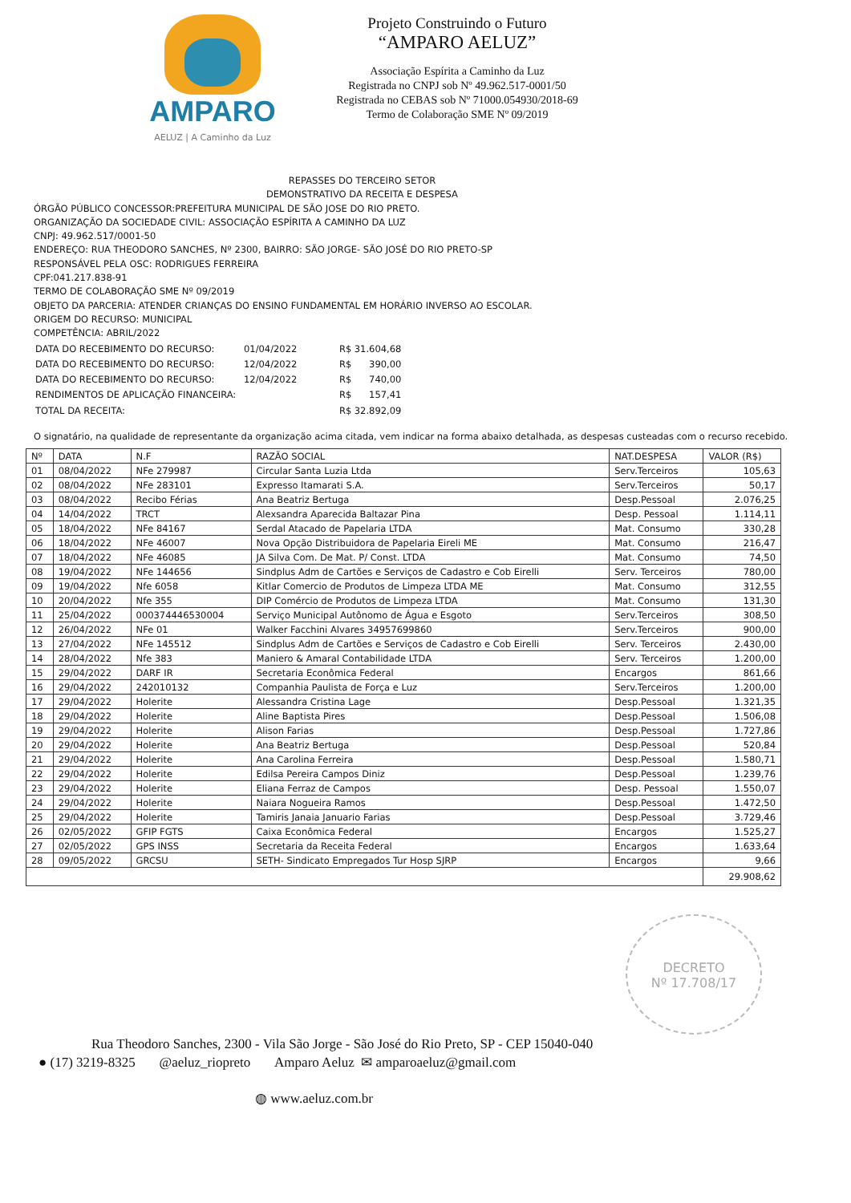AMPARO
AELUZ | A Caminho da Luz
Projeto Construindo o Futuro
“AMPARO AELUZ”
Associação Espírita a Caminho da Luz
Registrada no CNPJ sob Nº 49.962.517-0001/50
Registrada no CEBAS sob Nº 71000.054930/2018-69
Termo de Colaboração SME Nº 09/2019
REPASSES DO TERCEIRO SETOR
DEMONSTRATIVO DA RECEITA E DESPESA
ÓRGÃO PÚBLICO CONCESSOR:PREFEITURA MUNICIPAL DE SÃO JOSE DO RIO PRETO.
ORGANIZAÇÃO DA SOCIEDADE CIVIL: ASSOCIAÇÃO ESPÍRITA A CAMINHO DA LUZ
CNPJ: 49.962.517/0001-50
ENDEREÇO: RUA THEODORO SANCHES, Nº 2300, BAIRRO: SÃO JORGE- SÃO JOSÉ DO RIO PRETO-SP
RESPONSÁVEL PELA OSC: RODRIGUES FERREIRA
CPF:041.217.838-91
TERMO DE COLABORAÇÃO SME Nº 09/2019
OBJETO DA PARCERIA: ATENDER CRIANÇAS DO ENSINO FUNDAMENTAL EM HORÁRIO INVERSO AO ESCOLAR.
ORIGEM DO RECURSO: MUNICIPAL
COMPETÊNCIA: ABRIL/2022
| DATA DO RECEBIMENTO DO RECURSO: | 01/04/2022 | R$ | 31.604,68 |
| DATA DO RECEBIMENTO DO RECURSO: | 12/04/2022 | R$ | 390,00 |
| DATA DO RECEBIMENTO DO RECURSO: | 12/04/2022 | R$ | 740,00 |
| RENDIMENTOS DE APLICAÇÃO FINANCEIRA: | | R$ | 157,41 |
| TOTAL DA RECEITA: | | R$ | 32.892,09 |
O signatário, na qualidade de representante da organização acima citada, vem indicar na forma abaixo detalhada, as despesas custeadas com o recurso recebido.
| Nº | DATA | N.F | RAZÃO SOCIAL | NAT.DESPESA | VALOR (R$) |
| --- | --- | --- | --- | --- | --- |
| 01 | 08/04/2022 | NFe 279987 | Circular Santa Luzia Ltda | Serv.Terceiros | 105,63 |
| 02 | 08/04/2022 | NFe 283101 | Expresso Itamarati S.A. | Serv.Terceiros | 50,17 |
| 03 | 08/04/2022 | Recibo Férias | Ana Beatriz Bertuga | Desp.Pessoal | 2.076,25 |
| 04 | 14/04/2022 | TRCT | Alexsandra Aparecida Baltazar Pina | Desp. Pessoal | 1.114,11 |
| 05 | 18/04/2022 | NFe 84167 | Serdal Atacado de Papelaria LTDA | Mat. Consumo | 330,28 |
| 06 | 18/04/2022 | NFe 46007 | Nova Opção Distribuidora de Papelaria Eireli ME | Mat. Consumo | 216,47 |
| 07 | 18/04/2022 | NFe 46085 | JA Silva Com. De Mat. P/ Const. LTDA | Mat. Consumo | 74,50 |
| 08 | 19/04/2022 | NFe 144656 | Sindplus Adm de Cartões e Serviços de Cadastro e Cob Eirelli | Serv. Terceiros | 780,00 |
| 09 | 19/04/2022 | Nfe 6058 | Kitlar Comercio de Produtos de Limpeza LTDA ME | Mat. Consumo | 312,55 |
| 10 | 20/04/2022 | Nfe 355 | DIP Comércio de Produtos de Limpeza LTDA | Mat. Consumo | 131,30 |
| 11 | 25/04/2022 | 000374446530004 | Serviço Municipal Autônomo de Água e Esgoto | Serv.Terceiros | 308,50 |
| 12 | 26/04/2022 | NFe 01 | Walker Facchini Alvares 34957699860 | Serv.Terceiros | 900,00 |
| 13 | 27/04/2022 | NFe 145512 | Sindplus Adm de Cartões e Serviços de Cadastro e Cob Eirelli | Serv. Terceiros | 2.430,00 |
| 14 | 28/04/2022 | Nfe 383 | Maniero & Amaral Contabilidade LTDA | Serv. Terceiros | 1.200,00 |
| 15 | 29/04/2022 | DARF IR | Secretaria Econômica Federal | Encargos | 861,66 |
| 16 | 29/04/2022 | 242010132 | Companhia Paulista de Força e Luz | Serv.Terceiros | 1.200,00 |
| 17 | 29/04/2022 | Holerite | Alessandra Cristina Lage | Desp.Pessoal | 1.321,35 |
| 18 | 29/04/2022 | Holerite | Aline Baptista Pires | Desp.Pessoal | 1.506,08 |
| 19 | 29/04/2022 | Holerite | Alison Farias | Desp.Pessoal | 1.727,86 |
| 20 | 29/04/2022 | Holerite | Ana Beatriz Bertuga | Desp.Pessoal | 520,84 |
| 21 | 29/04/2022 | Holerite | Ana Carolina Ferreira | Desp.Pessoal | 1.580,71 |
| 22 | 29/04/2022 | Holerite | Edilsa Pereira Campos Diniz | Desp.Pessoal | 1.239,76 |
| 23 | 29/04/2022 | Holerite | Eliana Ferraz de Campos | Desp. Pessoal | 1.550,07 |
| 24 | 29/04/2022 | Holerite | Naiara Nogueira Ramos | Desp.Pessoal | 1.472,50 |
| 25 | 29/04/2022 | Holerite | Tamiris Janaia Januario Farias | Desp.Pessoal | 3.729,46 |
| 26 | 02/05/2022 | GFIP FGTS | Caixa Econômica Federal | Encargos | 1.525,27 |
| 27 | 02/05/2022 | GPS INSS | Secretaria da Receita Federal | Encargos | 1.633,64 |
| 28 | 09/05/2022 | GRCSU | SETH- Sindicato Empregados Tur Hosp SJRP | Encargos | 9,66 |
| | | | | | 29.908,62 |
DECRETO
Nº 17.708/17
Rua Theodoro Sanches, 2300 - Vila São Jorge - São José do Rio Preto, SP - CEP 15040-040
● (17) 3219-8325 @aeluz_riopreto Amparo Aeluz ✉ amparoaeluz@gmail.com
◍ www.aeluz.com.br